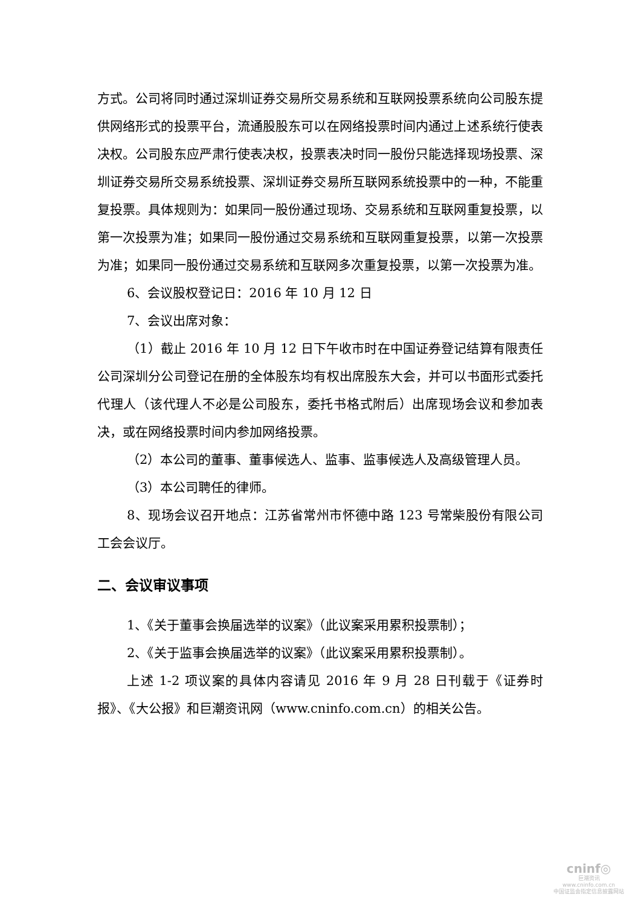方式。公司将同时通过深圳证券交易所交易系统和互联网投票系统向公司股东提供网络形式的投票平台，流通股股东可以在网络投票时间内通过上述系统行使表决权。公司股东应严肃行使表决权，投票表决时同一股份只能选择现场投票、深圳证券交易所交易系统投票、深圳证券交易所互联网系统投票中的一种，不能重复投票。具体规则为：如果同一股份通过现场、交易系统和互联网重复投票，以第一次投票为准；如果同一股份通过交易系统和互联网重复投票，以第一次投票为准；如果同一股份通过交易系统和互联网多次重复投票，以第一次投票为准。
6、会议股权登记日：2016 年 10 月 12 日
7、会议出席对象：
（1）截止 2016 年 10 月 12 日下午收市时在中国证券登记结算有限责任公司深圳分公司登记在册的全体股东均有权出席股东大会，并可以书面形式委托代理人（该代理人不必是公司股东，委托书格式附后）出席现场会议和参加表决，或在网络投票时间内参加网络投票。
（2）本公司的董事、董事候选人、监事、监事候选人及高级管理人员。
（3）本公司聘任的律师。
8、现场会议召开地点：江苏省常州市怀德中路 123 号常柴股份有限公司工会会议厅。
二、会议审议事项
1、《关于董事会换届选举的议案》（此议案采用累积投票制）；
2、《关于监事会换届选举的议案》（此议案采用累积投票制）。
上述 1-2 项议案的具体内容请见 2016 年 9 月 28 日刊载于《证券时报》、《大公报》和巨潮资讯网（www.cninfo.com.cn）的相关公告。
cninf◎
巨潮资讯
www.cninfo.com.cn
中国证监会指定信息披露网站